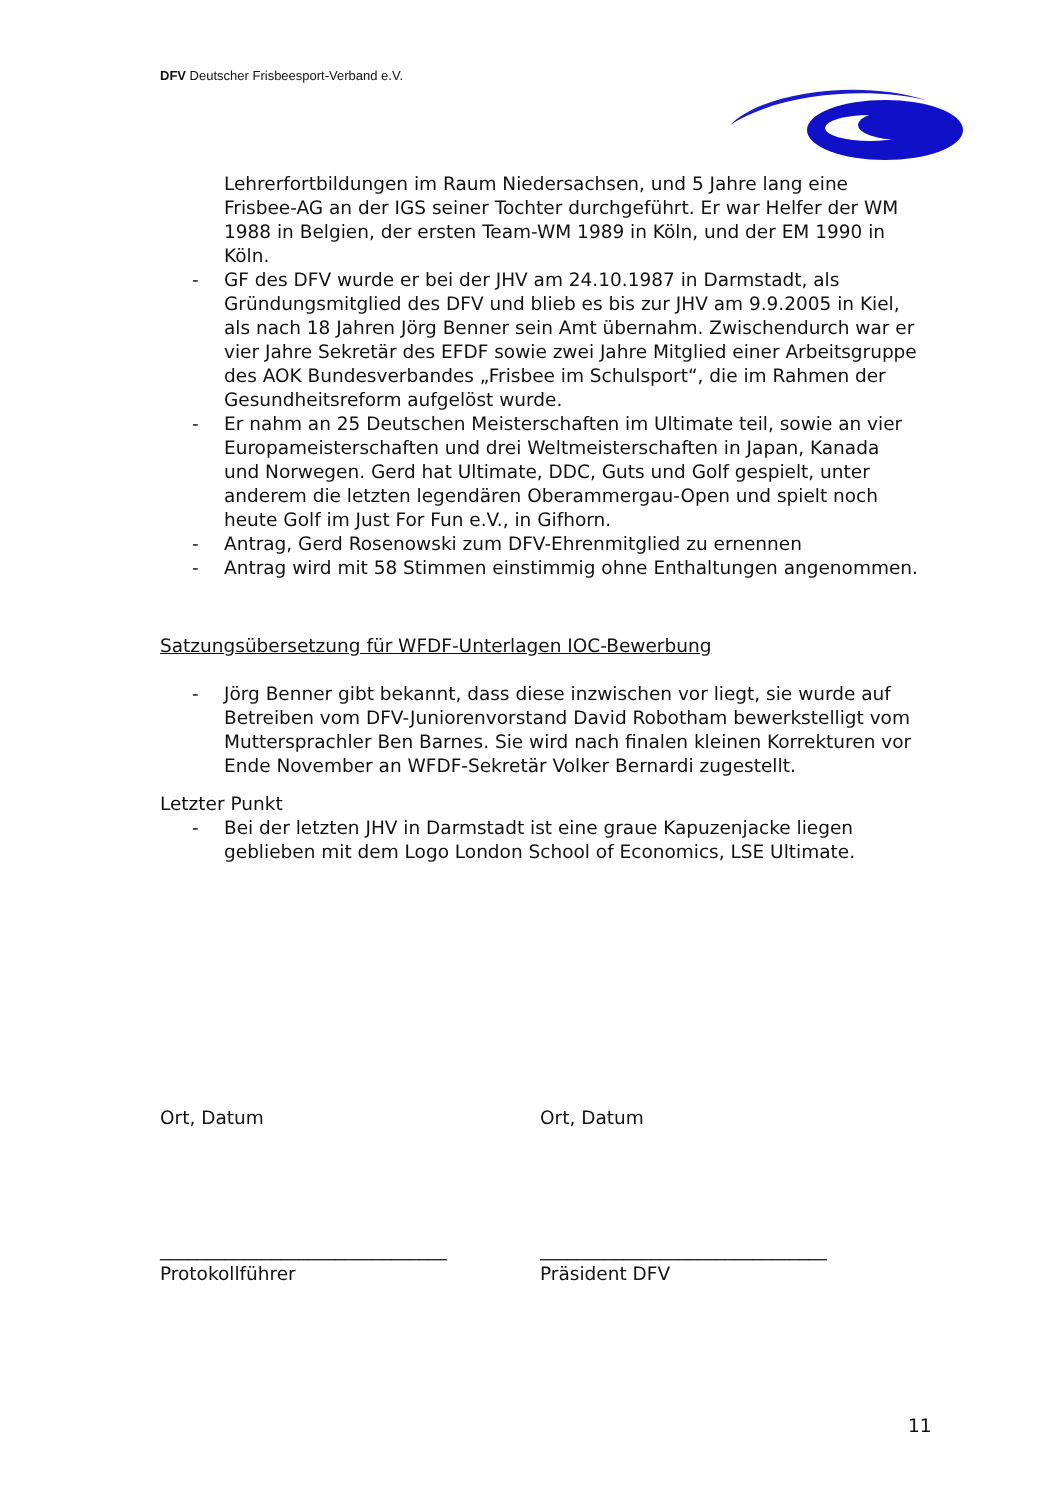DFV Deutscher Frisbeesport-Verband e.V.
Lehrerfortbildungen im Raum Niedersachsen, und 5 Jahre lang eine Frisbee-AG an der IGS seiner Tochter durchgeführt. Er war Helfer der WM 1988 in Belgien, der ersten Team-WM 1989 in Köln, und der EM 1990 in Köln.
- GF des DFV wurde er bei der JHV am 24.10.1987 in Darmstadt, als Gründungsmitglied des DFV und blieb es bis zur JHV am 9.9.2005 in Kiel, als nach 18 Jahren Jörg Benner sein Amt übernahm. Zwischendurch war er vier Jahre Sekretär des EFDF sowie zwei Jahre Mitglied einer Arbeitsgruppe des AOK Bundesverbandes „Frisbee im Schulsport“, die im Rahmen der Gesundheitsreform aufgelöst wurde.
- Er nahm an 25 Deutschen Meisterschaften im Ultimate teil, sowie an vier Europameisterschaften und drei Weltmeisterschaften in Japan, Kanada und Norwegen. Gerd hat Ultimate, DDC, Guts und Golf gespielt, unter anderem die letzten legendären Oberammergau-Open und spielt noch heute Golf im Just For Fun e.V., in Gifhorn.
- Antrag, Gerd Rosenowski zum DFV-Ehrenmitglied zu ernennen
- Antrag wird mit 58 Stimmen einstimmig ohne Enthaltungen angenommen.
Satzungsübersetzung für WFDF-Unterlagen IOC-Bewerbung
- Jörg Benner gibt bekannt, dass diese inzwischen vor liegt, sie wurde auf Betreiben vom DFV-Juniorenvorstand David Robotham bewerkstelligt vom Muttersprachler Ben Barnes. Sie wird nach finalen kleinen Korrekturen vor Ende November an WFDF-Sekretär Volker Bernardi zugestellt.
Letzter Punkt
- Bei der letzten JHV in Darmstadt ist eine graue Kapuzenjacke liegen geblieben mit dem Logo London School of Economics, LSE Ultimate.
Ort, Datum Ort, Datum
_______________________________
Protokollführer
_______________________________
Präsident DFV
11